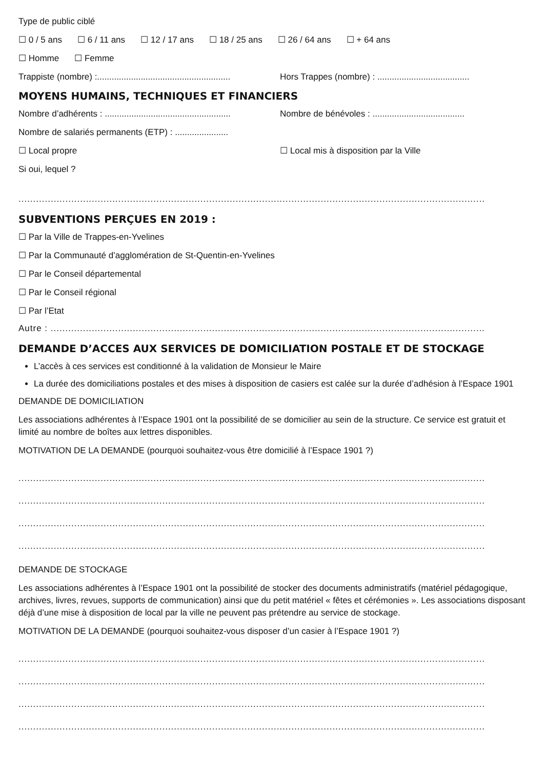Type de public ciblé
☐ 0 / 5 ans ☐ 6 / 11 ans ☐ 12 / 17 ans ☐ 18 / 25 ans ☐ 26 / 64 ans ☐ + 64 ans
☐ Homme ☐ Femme
Trappiste (nombre) :.......................................................
Hors Trappes (nombre) : ......................................
MOYENS HUMAINS, TECHNIQUES ET FINANCIERS
Nombre d’adhérents : ....................................................
Nombre de bénévoles : ......................................
Nombre de salariés permanents (ETP) : ......................
☐ Local propre ☐ Local mis à disposition par la Ville
Si oui, lequel ?
.................................................................................................................................................................................
SUBVENTIONS PERÇUES EN 2019 :
☐ Par la Ville de Trappes-en-Yvelines
☐ Par la Communauté d’agglomération de St-Quentin-en-Yvelines
☐ Par le Conseil départemental
☐ Par le Conseil régional
☐ Par l’Etat
Autre : .....................................................................................................................................................................
DEMANDE D’ACCES AUX SERVICES DE DOMICILIATION POSTALE ET DE STOCKAGE
L’accès à ces services est conditionné à la validation de Monsieur le Maire
La durée des domiciliations postales et des mises à disposition de casiers est calée sur la durée d’adhésion à l’Espace 1901
DEMANDE DE DOMICILIATION
Les associations adhérentes à l’Espace 1901 ont la possibilité de se domicilier au sein de la structure. Ce service est gratuit et limité au nombre de boîtes aux lettres disponibles.
MOTIVATION DE LA DEMANDE (pourquoi souhaitez-vous être domicilié à l’Espace 1901 ?)
.................................................................................................................................................................................
.................................................................................................................................................................................
.................................................................................................................................................................................
.................................................................................................................................................................................
DEMANDE DE STOCKAGE
Les associations adhérentes à l’Espace 1901 ont la possibilité de stocker des documents administratifs (matériel pédagogique, archives, livres, revues, supports de communication) ainsi que du petit matériel « fêtes et cérémonies ». Les associations disposant déjà d’une mise à disposition de local par la ville ne peuvent pas prétendre au service de stockage.
MOTIVATION DE LA DEMANDE (pourquoi souhaitez-vous disposer d’un casier à l’Espace 1901 ?)
.................................................................................................................................................................................
.................................................................................................................................................................................
.................................................................................................................................................................................
.................................................................................................................................................................................